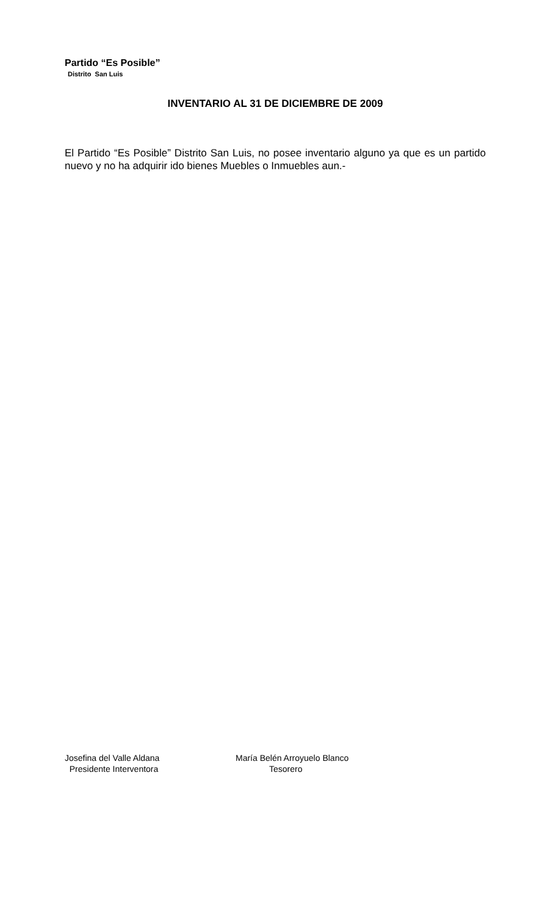Partido “Es Posible”
Distrito San Luis
INVENTARIO AL 31 DE DICIEMBRE DE 2009
El Partido “Es Posible” Distrito San Luis, no posee inventario alguno ya que es un partido nuevo y no ha adquirir ido bienes Muebles o Inmuebles aun.-
Josefina del Valle Aldana
Presidente Interventora
María Belén Arroyuelo Blanco
Tesorero